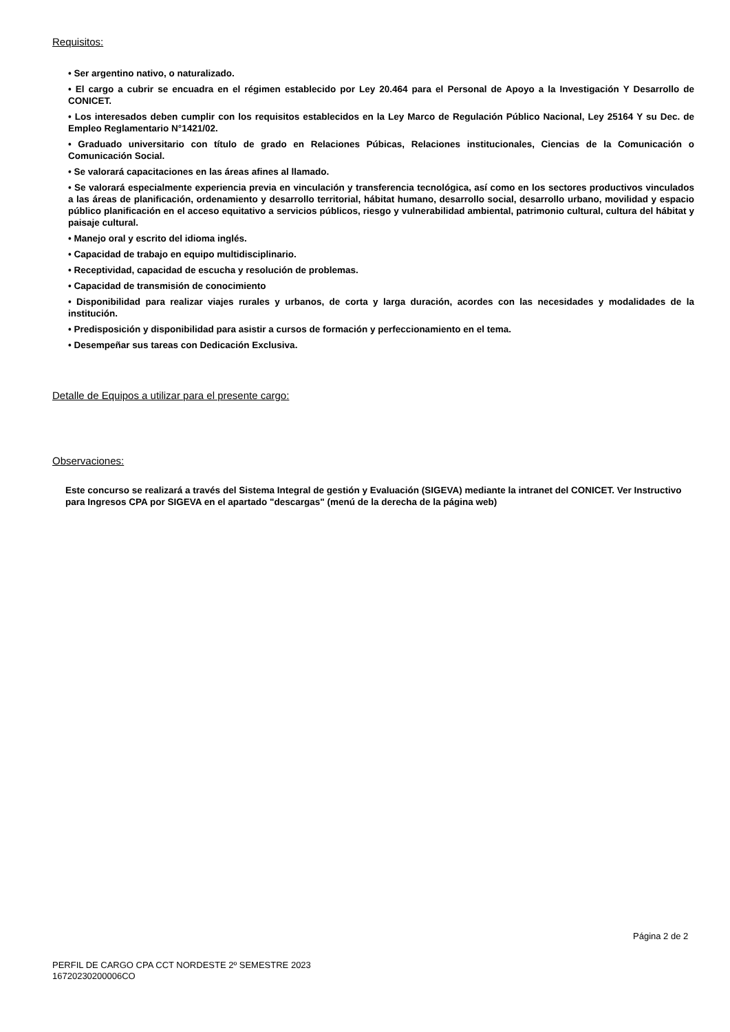Requisitos:
• Ser argentino nativo, o naturalizado.
• El cargo a cubrir se encuadra en el régimen establecido por Ley 20.464 para el Personal de Apoyo a la Investigación Y Desarrollo de CONICET.
• Los interesados deben cumplir con los requisitos establecidos en la Ley Marco de Regulación Público Nacional, Ley 25164 Y su Dec. de Empleo Reglamentario N°1421/02.
• Graduado universitario con título de grado en Relaciones Púbicas, Relaciones institucionales, Ciencias de la Comunicación o Comunicación Social.
• Se valorará capacitaciones en las áreas afines al llamado.
• Se valorará especialmente experiencia previa en vinculación y transferencia tecnológica, así como en los sectores productivos vinculados a las áreas de planificación, ordenamiento y desarrollo territorial, hábitat humano, desarrollo social, desarrollo urbano, movilidad y espacio público planificación en el acceso equitativo a servicios públicos, riesgo y vulnerabilidad ambiental, patrimonio cultural, cultura del hábitat y paisaje cultural.
• Manejo oral y escrito del idioma inglés.
• Capacidad de trabajo en equipo multidisciplinario.
• Receptividad, capacidad de escucha y resolución de problemas.
• Capacidad de transmisión de conocimiento
• Disponibilidad para realizar viajes rurales y urbanos, de corta y larga duración, acordes con las necesidades y modalidades de la institución.
• Predisposición y disponibilidad para asistir a cursos de formación y perfeccionamiento en el tema.
• Desempeñar sus tareas con Dedicación Exclusiva.
Detalle de Equipos a utilizar para el presente cargo:
Observaciones:
Este concurso se realizará a través del Sistema Integral de gestión y Evaluación (SIGEVA) mediante la intranet del CONICET. Ver Instructivo para Ingresos CPA por SIGEVA en el apartado "descargas" (menú de la derecha de la página web)
Página 2 de 2
PERFIL DE CARGO CPA CCT NORDESTE 2º SEMESTRE 2023
16720230200006CO